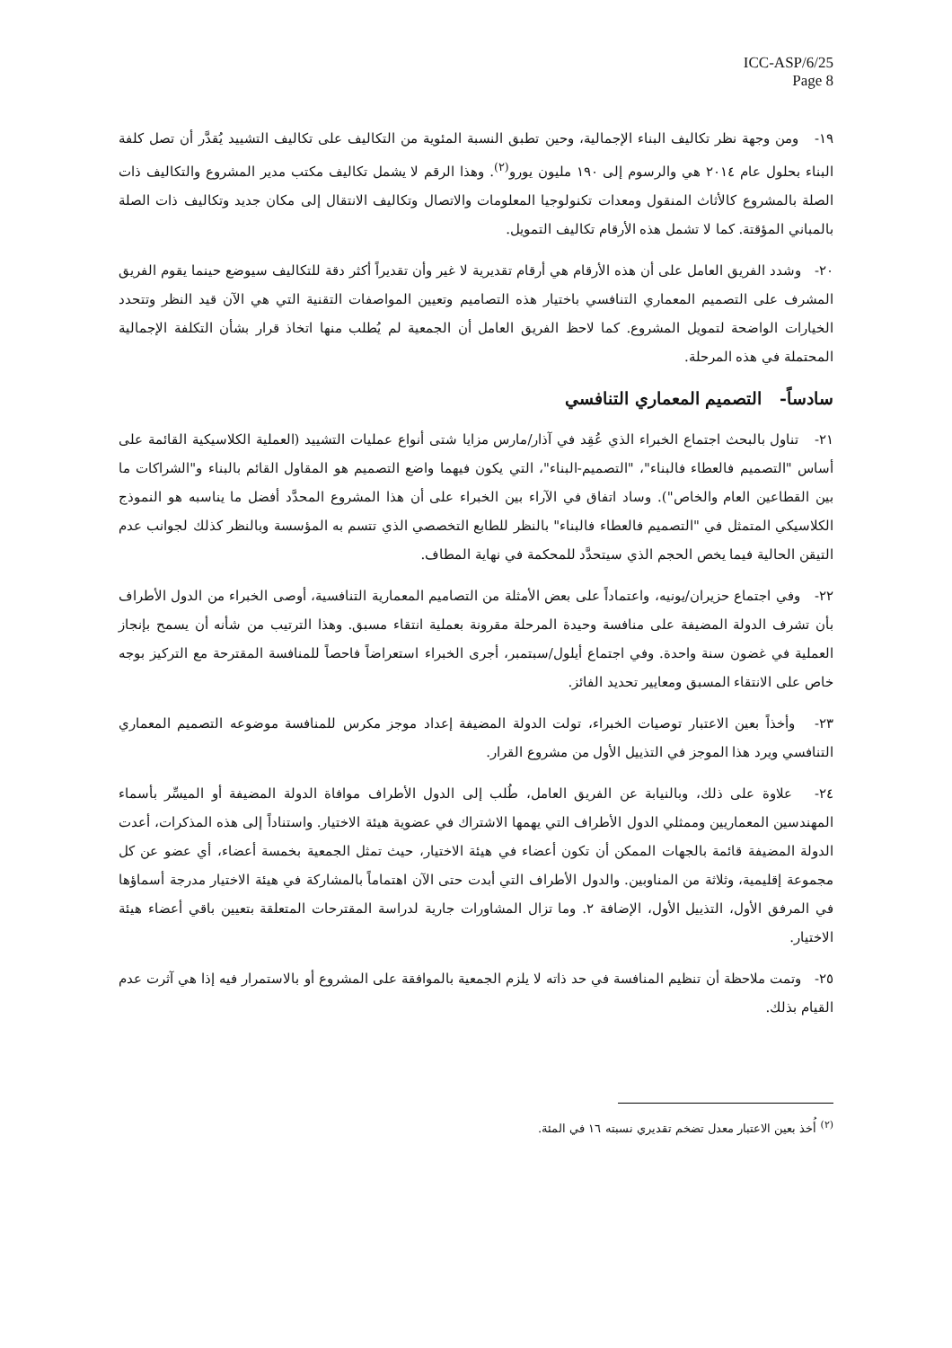ICC-ASP/6/25
Page 8
١٩- ومن وجهة نظر تكاليف البناء الإجمالية، وحين تطبق النسبة المئوية من التكاليف على تكاليف التشييد يُقدَّر أن تصل كلفة البناء بحلول عام ٢٠١٤ هي والرسوم إلى ١٩٠ مليون يورو<sup>(٢)</sup>. وهذا الرقم لا يشمل تكاليف مكتب مدير المشروع والتكاليف ذات الصلة بالمشروع كالأثاث المنقول ومعدات تكنولوجيا المعلومات والاتصال وتكاليف الانتقال إلى مكان جديد وتكاليف ذات الصلة بالمباني المؤقتة. كما لا تشمل هذه الأرقام تكاليف التمويل.
٢٠- وشدد الفريق العامل على أن هذه الأرقام هي أرقام تقديرية لا غير وأن تقديراً أكثر دقة للتكاليف سيوضع حينما يقوم الفريق المشرف على التصميم المعماري التنافسي باختيار هذه التصاميم وتعيين المواصفات التقنية التي هي الآن قيد النظر وتتحدد الخيارات الواضحة لتمويل المشروع. كما لاحظ الفريق العامل أن الجمعية لم يُطلب منها اتخاذ قرار بشأن التكلفة الإجمالية المحتملة في هذه المرحلة.
سادساً- التصميم المعماري التنافسي
٢١- تناول بالبحث اجتماع الخبراء الذي عُقِد في آذار/مارس مزايا شتى أنواع عمليات التشييد (العملية الكلاسيكية القائمة على أساس "التصميم فالعطاء فالبناء"، "التصميم-البناء"، التي يكون فيهما واضع التصميم هو المقاول القائم بالبناء و"الشراكات ما بين القطاعين العام والخاص"). وساد اتفاق في الآراء بين الخبراء على أن هذا المشروع المحدَّد أفضل ما يناسبه هو النموذج الكلاسيكي المتمثل في "التصميم فالعطاء فالبناء" بالنظر للطابع التخصصي الذي تتسم به المؤسسة وبالنظر كذلك لجوانب عدم التيقن الحالية فيما يخص الحجم الذي سيتحدَّد للمحكمة في نهاية المطاف.
٢٢- وفي اجتماع حزيران/يونيه، واعتماداً على بعض الأمثلة من التصاميم المعمارية التنافسية، أوصى الخبراء من الدول الأطراف بأن تشرف الدولة المضيفة على منافسة وحيدة المرحلة مقرونة بعملية انتقاء مسبق. وهذا الترتيب من شأنه أن يسمح بإنجاز العملية في غضون سنة واحدة. وفي اجتماع أيلول/سبتمبر، أجرى الخبراء استعراضاً فاحصاً للمنافسة المقترحة مع التركيز بوجه خاص على الانتقاء المسبق ومعايير تحديد الفائز.
٢٣- وأخذاً بعين الاعتبار توصيات الخبراء، تولت الدولة المضيفة إعداد موجز مكرس للمنافسة موضوعه التصميم المعماري التنافسي ويرد هذا الموجز في التذييل الأول من مشروع القرار.
٢٤- علاوة على ذلك، وبالنيابة عن الفريق العامل، طُلب إلى الدول الأطراف موافاة الدولة المضيفة أو الميسِّر بأسماء المهندسين المعماريين وممثلي الدول الأطراف التي يهمها الاشتراك في عضوية هيئة الاختيار. واستناداً إلى هذه المذكرات، أعدت الدولة المضيفة قائمة بالجهات الممكن أن تكون أعضاء في هيئة الاختيار، حيث تمثل الجمعية بخمسة أعضاء، أي عضو عن كل مجموعة إقليمية، وثلاثة من المناوبين. والدول الأطراف التي أبدت حتى الآن اهتماماً بالمشاركة في هيئة الاختيار مدرجة أسماؤها في المرفق الأول، التذييل الأول، الإضافة ٢. وما تزال المشاورات جارية لدراسة المقترحات المتعلقة بتعيين باقي أعضاء هيئة الاختيار.
٢٥- وتمت ملاحظة أن تنظيم المنافسة في حد ذاته لا يلزم الجمعية بالموافقة على المشروع أو بالاستمرار فيه إذا هي آثرت عدم القيام بذلك.
<sup>(٢)</sup> أُخذ بعين الاعتبار معدل تضخم تقديري نسبته ١٦ في المئة.